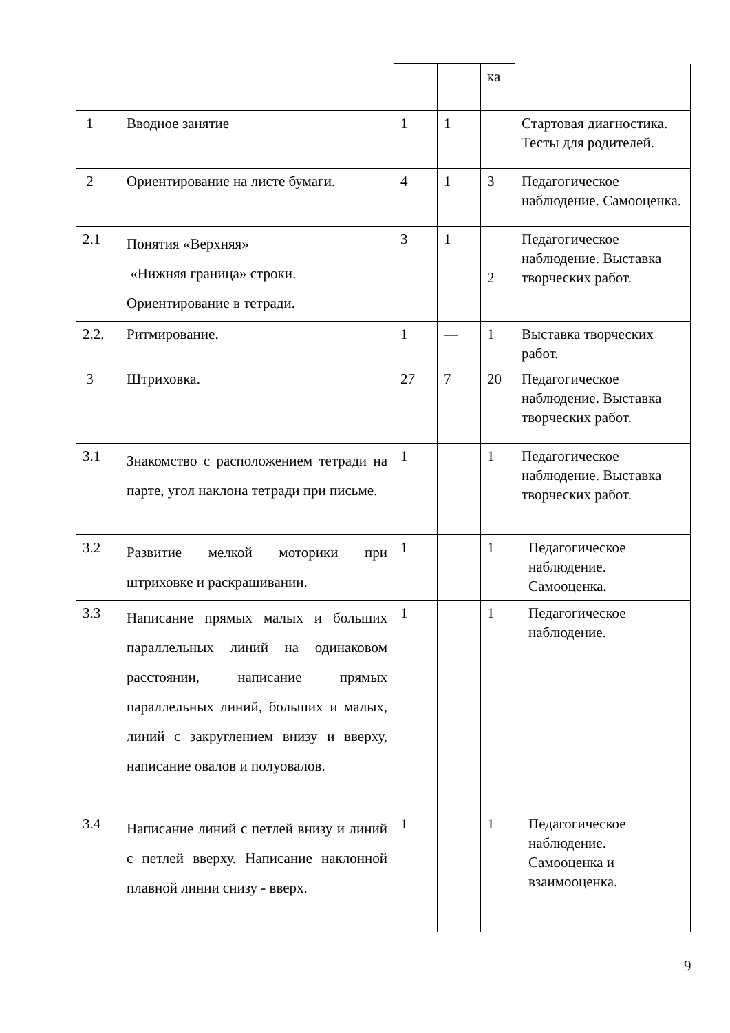| | | | | ка | |
| 1 | Вводное занятие | 1 | 1 | | Стартовая диагностика. Тесты для родителей. |
| 2 | Ориентирование на листе бумаги. | 4 | 1 | 3 | Педагогическое наблюдение. Самооценка. |
| 2.1 | Понятия «Верхняя» «Нижняя граница» строки. Ориентирование в тетради. | 3 | 1 | 2 | Педагогическое наблюдение. Выставка творческих работ. |
| 2.2. | Ритмирование. | 1 | — | 1 | Выставка творческих работ. |
| 3 | Штриховка. | 27 | 7 | 20 | Педагогическое наблюдение. Выставка творческих работ. |
| 3.1 | Знакомство с расположением тетради на парте, угол наклона тетради при письме. | 1 | | 1 | Педагогическое наблюдение. Выставка творческих работ. |
| 3.2 | Развитие мелкой моторики при штриховке и раскрашивании. | 1 | | 1 | Педагогическое наблюдение. Самооценка. |
| 3.3 | Написание прямых малых и больших параллельных линий на одинаковом расстоянии, написание прямых параллельных линий, больших и малых, линий с закруглением внизу и вверху, написание овалов и полуовалов. | 1 | | 1 | Педагогическое наблюдение. |
| 3.4 | Написание линий с петлей внизу и линий с петлей вверху. Написание наклонной плавной линии снизу - вверх. | 1 | | 1 | Педагогическое наблюдение. Самооценка и взаимооценка. |
9